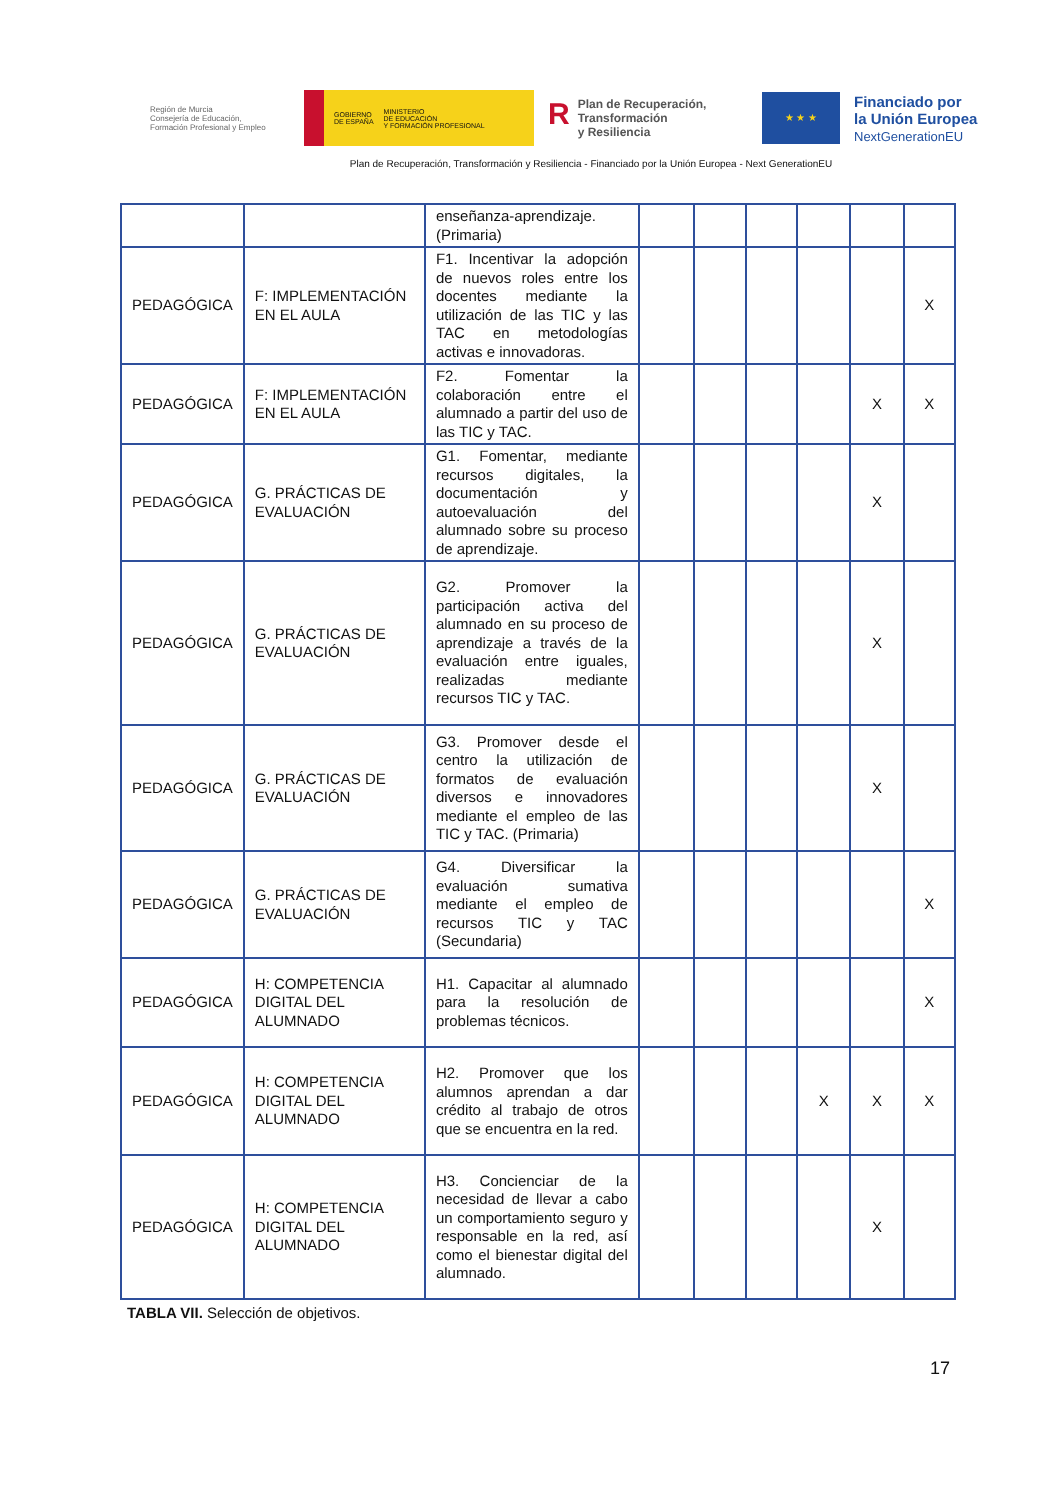Región de Murcia
Consejería de Educación,
Formación Profesional y Empleo
GOBIERNO
DE ESPAÑA MINISTERIO
DE EDUCACIÓN
Y FORMACIÓN PROFESIONAL
RPlan de Recuperación,
Transformación
y Resiliencia
★ ★ ★
Financiado por
la Unión Europea
NextGenerationEU
Plan de Recuperación, Transformación y Resiliencia - Financiado por la Unión Europea - Next GenerationEU
| | | enseñanza-aprendizaje. (Primaria) | | | | | | |
| PEDAGÓGICA | F: IMPLEMENTACIÓN EN EL AULA | F1. Incentivar la adopción de nuevos roles entre los docentes mediante la utilización de las TIC y las TAC en metodologías activas e innovadoras. | | | | | | X |
| PEDAGÓGICA | F: IMPLEMENTACIÓN EN EL AULA | F2. Fomentar la colaboración entre el alumnado a partir del uso de las TIC y TAC. | | | | | X | X |
| PEDAGÓGICA | G. PRÁCTICAS DE EVALUACIÓN | G1. Fomentar, mediante recursos digitales, la documentación y autoevaluación del alumnado sobre su proceso de aprendizaje. | | | | | X | |
| PEDAGÓGICA | G. PRÁCTICAS DE EVALUACIÓN | G2. Promover la participación activa del alumnado en su proceso de aprendizaje a través de la evaluación entre iguales, realizadas mediante recursos TIC y TAC. | | | | | X | |
| PEDAGÓGICA | G. PRÁCTICAS DE EVALUACIÓN | G3. Promover desde el centro la utilización de formatos de evaluación diversos e innovadores mediante el empleo de las TIC y TAC. (Primaria) | | | | | X | |
| PEDAGÓGICA | G. PRÁCTICAS DE EVALUACIÓN | G4. Diversificar la evaluación sumativa mediante el empleo de recursos TIC y TAC (Secundaria) | | | | | | X |
| PEDAGÓGICA | H: COMPETENCIA DIGITAL DEL ALUMNADO | H1. Capacitar al alumnado para la resolución de problemas técnicos. | | | | | | X |
| PEDAGÓGICA | H: COMPETENCIA DIGITAL DEL ALUMNADO | H2. Promover que los alumnos aprendan a dar crédito al trabajo de otros que se encuentra en la red. | | | | X | X | X |
| PEDAGÓGICA | H: COMPETENCIA DIGITAL DEL ALUMNADO | H3. Concienciar de la necesidad de llevar a cabo un comportamiento seguro y responsable en la red, así como el bienestar digital del alumnado. | | | | | X | |
TABLA VII. Selección de objetivos.
17